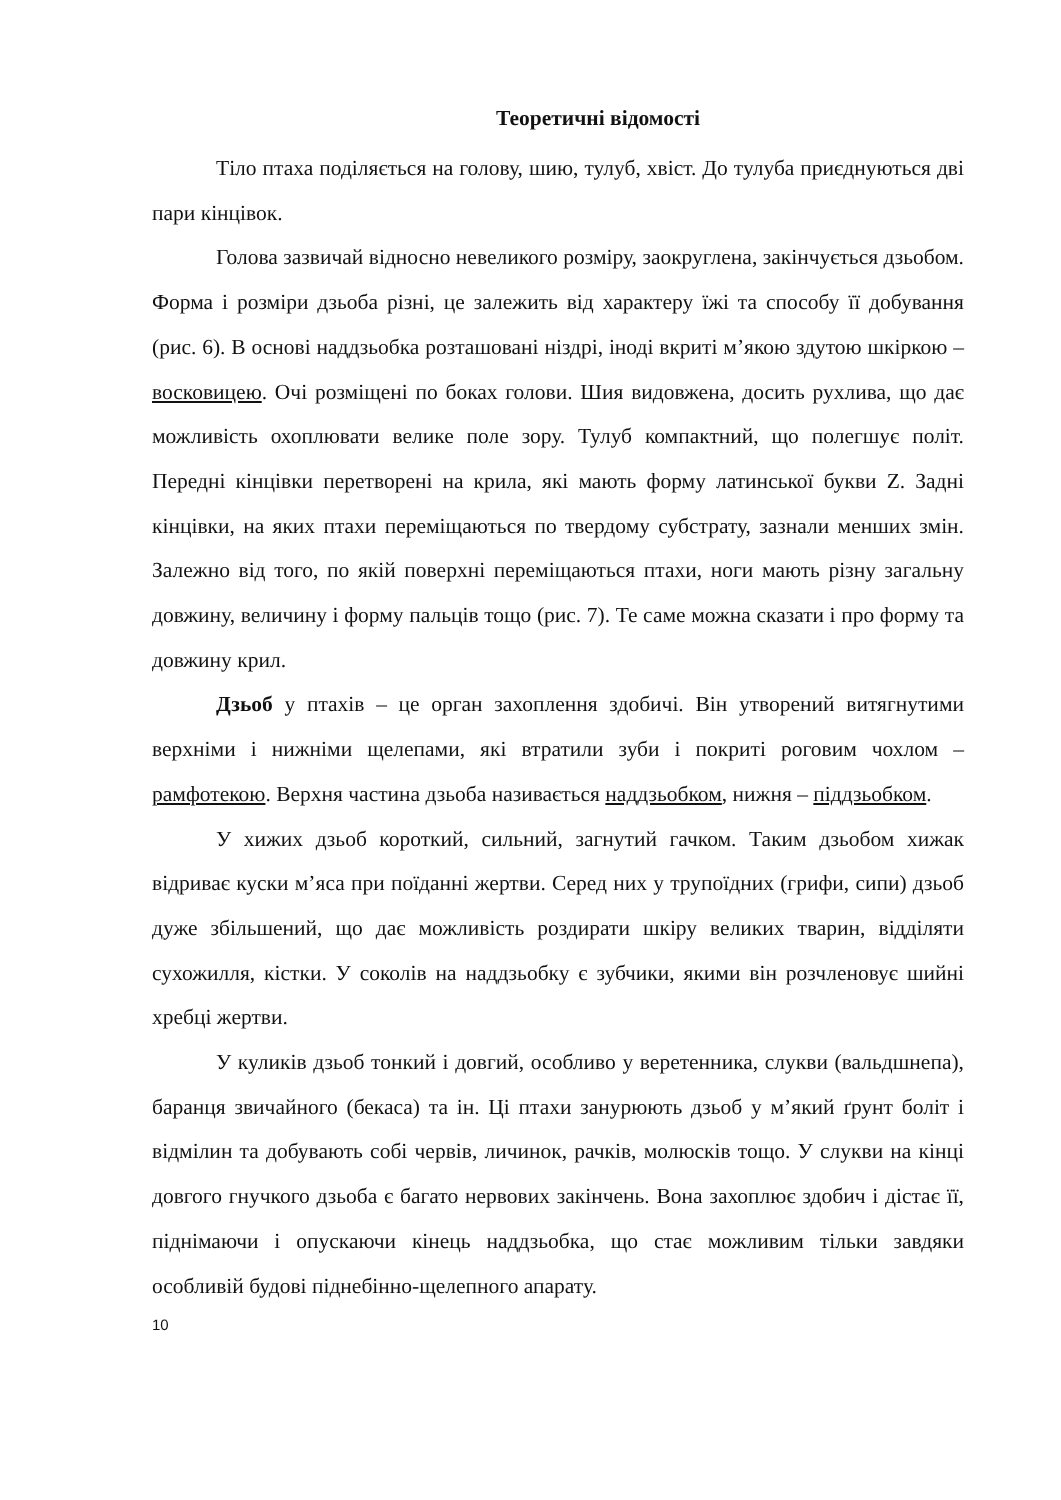Теоретичні відомості
Тіло птаха поділяється на голову, шию, тулуб, хвіст. До тулуба приєднуються дві пари кінцівок.
Голова зазвичай відносно невеликого розміру, заокруглена, закінчується дзьобом. Форма і розміри дзьоба різні, це залежить від характеру їжі та способу її добування (рис. 6). В основі наддзьобка розташовані ніздрі, іноді вкриті м’якою здутою шкіркою – восковицею. Очі розміщені по боках голови. Шия видовжена, досить рухлива, що дає можливість охоплювати велике поле зору. Тулуб компактний, що полегшує політ. Передні кінцівки перетворені на крила, які мають форму латинської букви Z. Задні кінцівки, на яких птахи переміщаються по твердому субстрату, зазнали менших змін. Залежно від того, по якій поверхні переміщаються птахи, ноги мають різну загальну довжину, величину і форму пальців тощо (рис. 7). Те саме можна сказати і про форму та довжину крил.
Дзьоб у птахів – це орган захоплення здобичі. Він утворений витягнутими верхніми і нижніми щелепами, які втратили зуби і покриті роговим чохлом – рамфотекою. Верхня частина дзьоба називається наддзьобком, нижня – піддзьобком.
У хижих дзьоб короткий, сильний, загнутий гачком. Таким дзьобом хижак відриває куски м’яса при поїданні жертви. Серед них у трупоїдних (грифи, сипи) дзьоб дуже збільшений, що дає можливість роздирати шкіру великих тварин, відділяти сухожилля, кістки. У соколів на наддзьобку є зубчики, якими він розчленовує шийні хребці жертви.
У куликів дзьоб тонкий і довгий, особливо у веретенника, слукви (вальдшнепа), баранця звичайного (бекаса) та ін. Ці птахи занурюють дзьоб у м’який ґрунт боліт і відмілин та добувають собі червів, личинок, рачків, молюсків тощо. У слукви на кінці довгого гнучкого дзьоба є багато нервових закінчень. Вона захоплює здобич і дістає її, піднімаючи і опускаючи кінець наддзьобка, що стає можливим тільки завдяки особливій будові піднебінно-щелепного апарату.
10